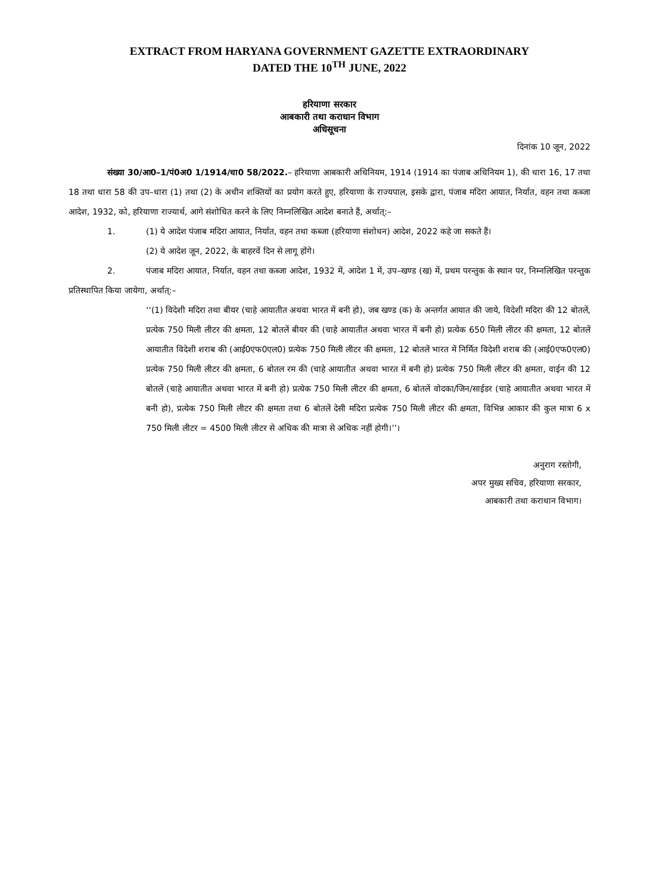EXTRACT FROM HARYANA GOVERNMENT GAZETTE EXTRAORDINARY
DATED THE 10<sup>TH</sup> JUNE, 2022
हरियाणा सरकार
आबकारी तथा कराधान विभाग
अधिसूचना
दिनांक 10 जून, 2022
संख्या 30/आ0–1/पं0अ0 1/1914/धा0 58/2022.– हरियाणा आबकारी अधिनियम, 1914 (1914 का पंजाब अधिनियम 1), की धारा 16, 17 तथा 18 तथा धारा 58 की उप–धारा (1) तथा (2) के अधीन शक्तियों का प्रयोग करते हुए, हरियाणा के राज्यपाल, इसके द्वारा, पंजाब मदिरा आयात, निर्यात, वहन तथा कब्जा आदेश, 1932, को, हरियाणा राज्यार्थ, आगे संशोधित करने के लिए निम्नलिखित आदेश बनाते हैं, अर्थात्:–
1. (1) ये आदेश पंजाब मदिरा आयात, निर्यात, वहन तथा कब्जा (हरियाणा संशोधन) आदेश, 2022 कहे जा सकते हैं।
(2) ये आदेश जून, 2022, के बाहरवें दिन से लागू होंगे।
2. पंजाब मदिरा आयात, निर्यात, वहन तथा कब्जा आदेश, 1932 में, आदेश 1 में, उप–खण्ड (ख) में, प्रथम परन्तुक के स्थान पर, निम्नलिखित परन्तुक प्रतिस्थापित किया जायेगा, अर्थात्:–
‘‘(1) विदेशी मदिरा तथा बीयर (चाहे आयातीत अथवा भारत में बनी हो), जब खण्ड (क) के अन्तर्गत आयात की जाये, विदेशी मदिरा की 12 बोतलें, प्रत्येक 750 मिली लीटर की क्षमता, 12 बोतलें बीयर की (चाहे आयातीत अथवा भारत में बनी हो) प्रत्येक 650 मिली लीटर की क्षमता, 12 बोतलें आयातीत विदेशी शराब की (आई0एफ0एल0) प्रत्येक 750 मिली लीटर की क्षमता, 12 बोतलें भारत में निर्मित विदेशी शराब की (आई0एफ0एल0) प्रत्येक 750 मिली लीटर की क्षमता, 6 बोतल रम की (चाहे आयातीत अथवा भारत में बनी हो) प्रत्येक 750 मिली लीटर की क्षमता, वाईन की 12 बोतलें (चाहे आयातीत अथवा भारत में बनी हो) प्रत्येक 750 मिली लीटर की क्षमता, 6 बोतलें वोदका/जिन/साईडर (चाहे आयातीत अथवा भारत में बनी हो), प्रत्येक 750 मिली लीटर की क्षमता तथा 6 बोतलें देसी मदिरा प्रत्येक 750 मिली लीटर की क्षमता, विभिन्न आकार की कुल मात्रा 6 x 750 मिली लीटर = 4500 मिली लीटर से अधिक की मात्रा से अधिक नहीं होगी।’’।
अनुराग रस्तोगी,
अपर मुख्य सचिव, हरियाणा सरकार,
आबकारी तथा कराधान विभाग।